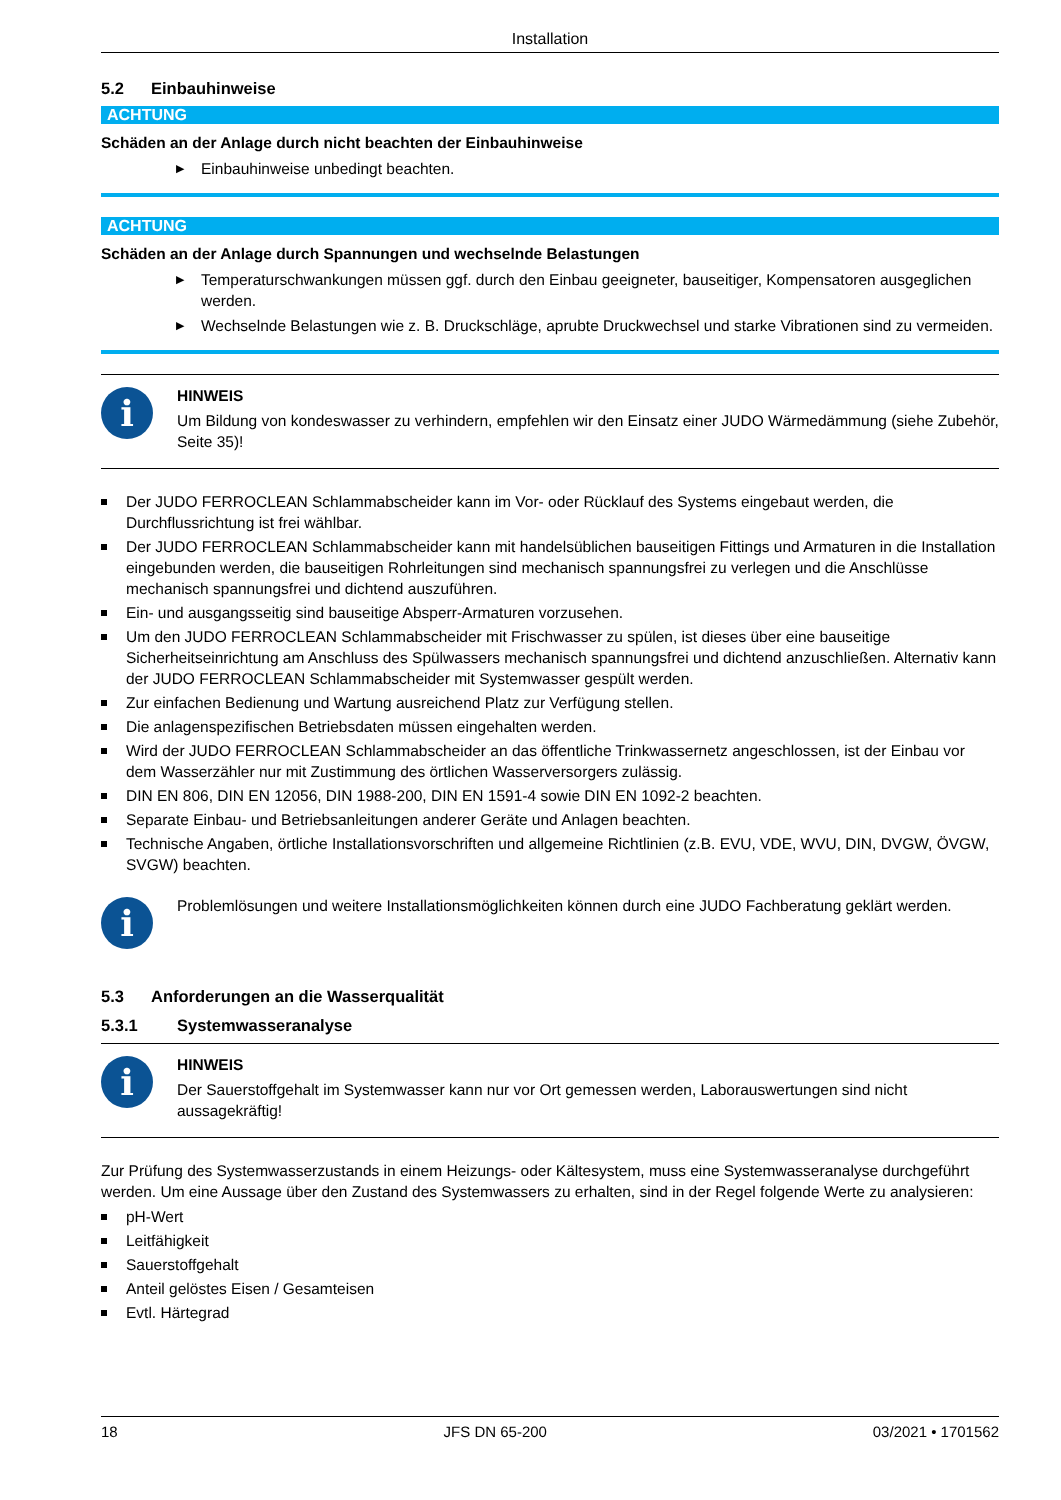Installation
5.2 Einbauhinweise
ACHTUNG
Schäden an der Anlage durch nicht beachten der Einbauhinweise
▶ Einbauhinweise unbedingt beachten.
ACHTUNG
Schäden an der Anlage durch Spannungen und wechselnde Belastungen
▶ Temperaturschwankungen müssen ggf. durch den Einbau geeigneter, bauseitiger, Kompensatoren ausgeglichen werden.
▶ Wechselnde Belastungen wie z. B. Druckschläge, aprubte Druckwechsel und starke Vibrationen sind zu vermeiden.
i
HINWEIS
Um Bildung von kondeswasser zu verhindern, empfehlen wir den Einsatz einer JUDO Wärmedämmung (siehe Zubehör, Seite 35)!
Der JUDO FERROCLEAN Schlammabscheider kann im Vor- oder Rücklauf des Systems eingebaut werden, die Durchflussrichtung ist frei wählbar.
Der JUDO FERROCLEAN Schlammabscheider kann mit handelsüblichen bauseitigen Fittings und Armaturen in die Installation eingebunden werden, die bauseitigen Rohrleitungen sind mechanisch spannungsfrei zu verlegen und die Anschlüsse mechanisch spannungsfrei und dichtend auszuführen.
Ein- und ausgangsseitig sind bauseitige Absperr-Armaturen vorzusehen.
Um den JUDO FERROCLEAN Schlammabscheider mit Frischwasser zu spülen, ist dieses über eine bauseitige Sicherheitseinrichtung am Anschluss des Spülwassers mechanisch spannungsfrei und dichtend anzuschließen. Alternativ kann der JUDO FERROCLEAN Schlammabscheider mit Systemwasser gespült werden.
Zur einfachen Bedienung und Wartung ausreichend Platz zur Verfügung stellen.
Die anlagenspezifischen Betriebsdaten müssen eingehalten werden.
Wird der JUDO FERROCLEAN Schlammabscheider an das öffentliche Trinkwassernetz angeschlossen, ist der Einbau vor dem Wasserzähler nur mit Zustimmung des örtlichen Wasserversorgers zulässig.
DIN EN 806, DIN EN 12056, DIN 1988-200, DIN EN 1591-4 sowie DIN EN 1092-2 beachten.
Separate Einbau- und Betriebsanleitungen anderer Geräte und Anlagen beachten.
Technische Angaben, örtliche Installationsvorschriften und allgemeine Richtlinien (z.B. EVU, VDE, WVU, DIN, DVGW, ÖVGW, SVGW) beachten.
i
Problemlösungen und weitere Installationsmöglichkeiten können durch eine JUDO Fachberatung geklärt werden.
5.3 Anforderungen an die Wasserqualität
5.3.1 Systemwasseranalyse
i
HINWEIS
Der Sauerstoffgehalt im Systemwasser kann nur vor Ort gemessen werden, Laborauswertungen sind nicht aussagekräftig!
Zur Prüfung des Systemwasserzustands in einem Heizungs- oder Kältesystem, muss eine Systemwasseranalyse durchgeführt werden. Um eine Aussage über den Zustand des Systemwassers zu erhalten, sind in der Regel folgende Werte zu analysieren:
pH-Wert
Leitfähigkeit
Sauerstoffgehalt
Anteil gelöstes Eisen / Gesamteisen
Evtl. Härtegrad
18 JFS DN 65-200 03/2021 • 1701562